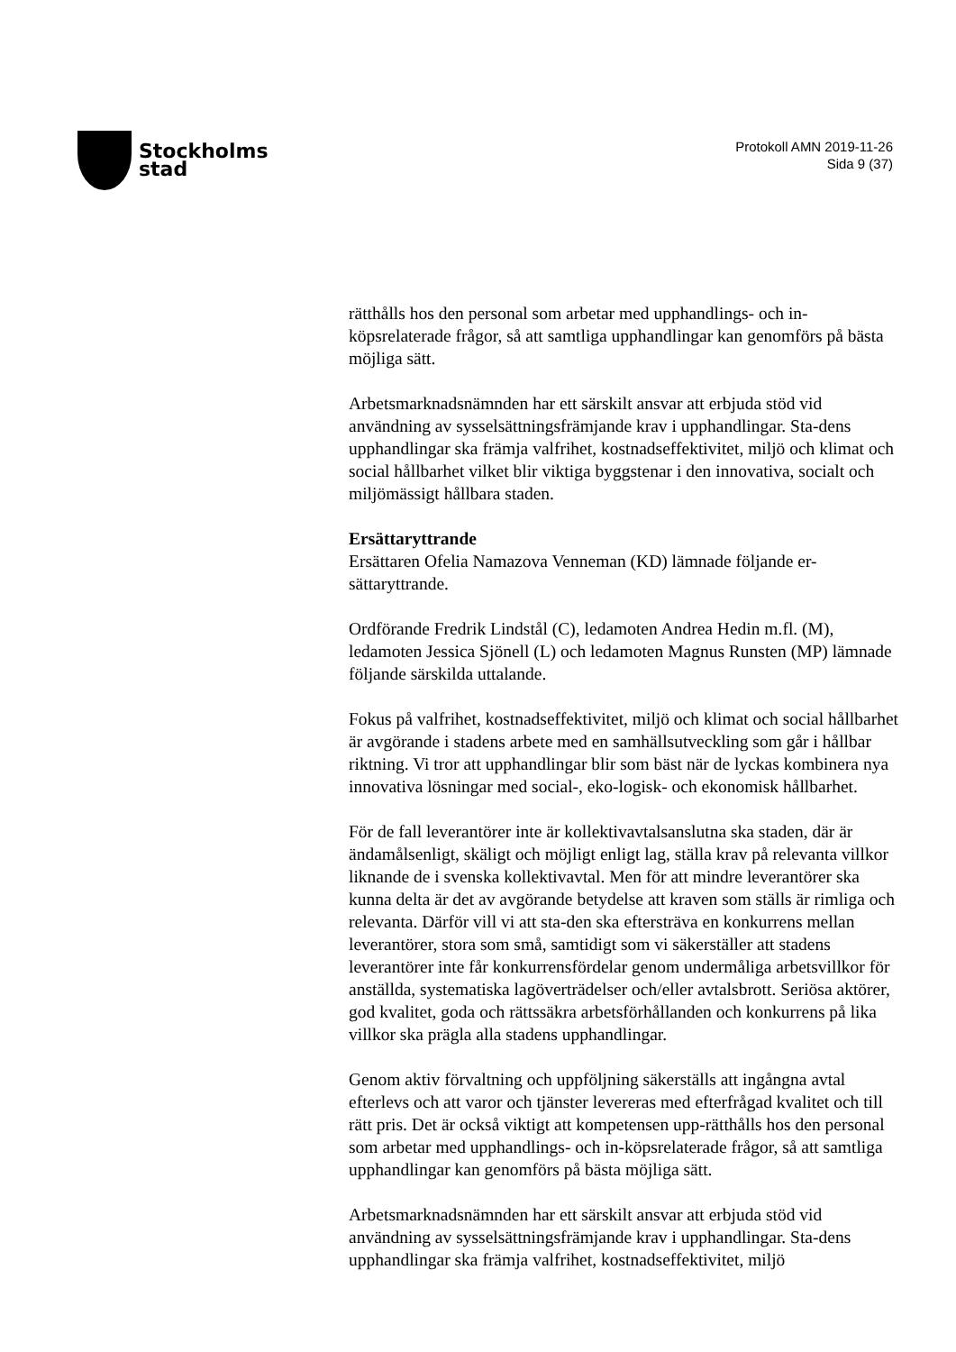Stockholms
stad
Protokoll AMN 2019-11-26
Sida 9 (37)
rätthålls hos den personal som arbetar med upphandlings- och in-köpsrelaterade frågor, så att samtliga upphandlingar kan genomförs på bästa möjliga sätt.
Arbetsmarknadsnämnden har ett särskilt ansvar att erbjuda stöd vid användning av sysselsättningsfrämjande krav i upphandlingar. Sta-dens upphandlingar ska främja valfrihet, kostnadseffektivitet, miljö och klimat och social hållbarhet vilket blir viktiga byggstenar i den innovativa, socialt och miljömässigt hållbara staden.
Ersättaryttrande
Ersättaren Ofelia Namazova Venneman (KD) lämnade följande er-sättaryttrande.
Ordförande Fredrik Lindstål (C), ledamoten Andrea Hedin m.fl. (M), ledamoten Jessica Sjönell (L) och ledamoten Magnus Runsten (MP) lämnade följande särskilda uttalande.
Fokus på valfrihet, kostnadseffektivitet, miljö och klimat och social hållbarhet är avgörande i stadens arbete med en samhällsutveckling som går i hållbar riktning. Vi tror att upphandlingar blir som bäst när de lyckas kombinera nya innovativa lösningar med social-, eko-logisk- och ekonomisk hållbarhet.
För de fall leverantörer inte är kollektivavtalsanslutna ska staden, där är ändamålsenligt, skäligt och möjligt enligt lag, ställa krav på relevanta villkor liknande de i svenska kollektivavtal. Men för att mindre leverantörer ska kunna delta är det av avgörande betydelse att kraven som ställs är rimliga och relevanta. Därför vill vi att sta-den ska eftersträva en konkurrens mellan leverantörer, stora som små, samtidigt som vi säkerställer att stadens leverantörer inte får konkurrensfördelar genom undermåliga arbetsvillkor för anställda, systematiska lagöverträdelser och/eller avtalsbrott. Seriösa aktörer, god kvalitet, goda och rättssäkra arbetsförhållanden och konkurrens på lika villkor ska prägla alla stadens upphandlingar.
Genom aktiv förvaltning och uppföljning säkerställs att ingångna avtal efterlevs och att varor och tjänster levereras med efterfrågad kvalitet och till rätt pris. Det är också viktigt att kompetensen upp-rätthålls hos den personal som arbetar med upphandlings- och in-köpsrelaterade frågor, så att samtliga upphandlingar kan genomförs på bästa möjliga sätt.
Arbetsmarknadsnämnden har ett särskilt ansvar att erbjuda stöd vid användning av sysselsättningsfrämjande krav i upphandlingar. Sta-dens upphandlingar ska främja valfrihet, kostnadseffektivitet, miljö